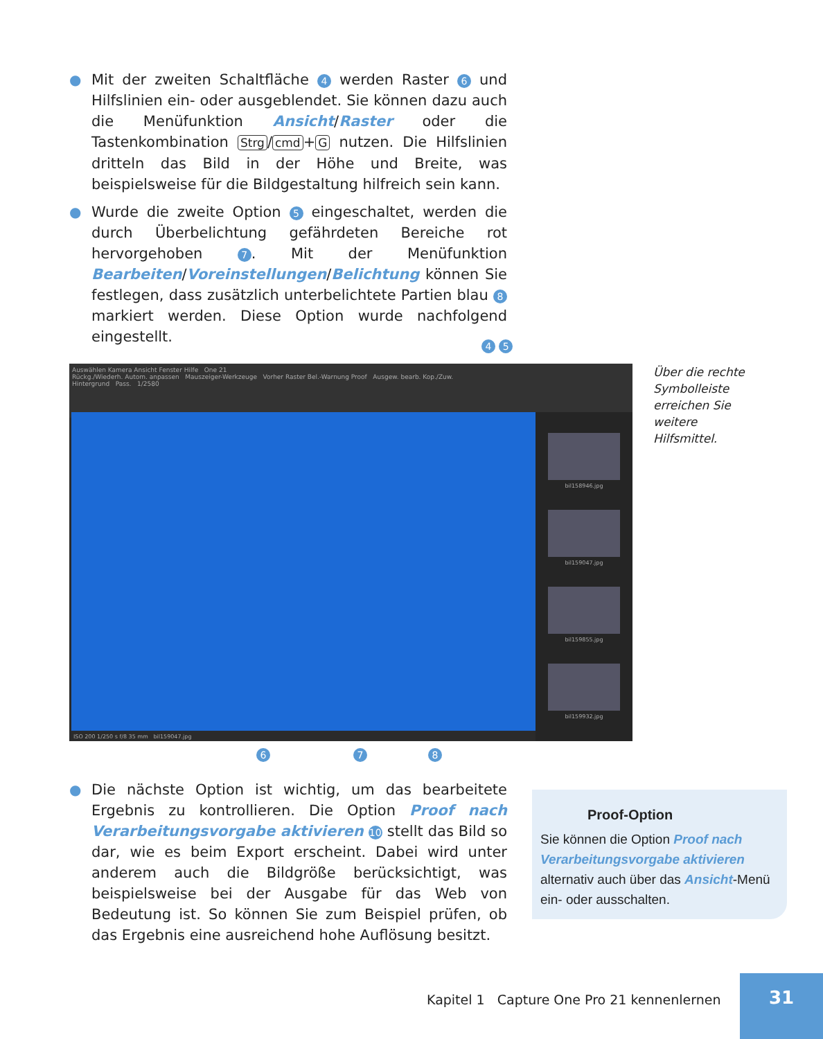● Mit der zweiten Schaltfläche 4 werden Raster 6 und Hilfslinien ein- oder ausgeblendet. Sie können dazu auch die Menüfunktion Ansicht/Raster oder die Tastenkombination Strg / cmd + G nutzen. Die Hilfslinien dritteln das Bild in der Höhe und Breite, was beispielsweise für die Bildgestaltung hilfreich sein kann.
● Wurde die zweite Option 5 eingeschaltet, werden die durch Überbelichtung gefährdeten Bereiche rot hervorgehoben 7. Mit der Menüfunktion Bearbeiten/Voreinstellungen/Belichtung können Sie festlegen, dass zusätzlich unterbelichtete Partien blau 8 markiert werden. Diese Option wurde nachfolgend eingestellt.
4 5
Auswählen Kamera Ansicht Fenster Hilfe One 21
Rückg./Wiederh. Autom. anpassen Mauszeiger-Werkzeuge Vorher Raster Bel.-Warnung Proof Ausgew. bearb. Kop./Zuw.
Hintergrund Pass. 1/2580
bil158946.jpg
bil159047.jpg
bil159855.jpg
bil159932.jpg
ISO 200 1/250 s f/8 35 mm bil159047.jpg
Über die rechte Symbolleiste erreichen Sie weitere Hilfsmittel.
6 7 8
● Die nächste Option ist wichtig, um das bearbeitete Ergebnis zu kontrollieren. Die Option Proof nach Verarbeitungsvorgabe aktivieren 10 stellt das Bild so dar, wie es beim Export erscheint. Dabei wird unter anderem auch die Bildgröße berücksichtigt, was beispielsweise bei der Ausgabe für das Web von Bedeutung ist. So können Sie zum Beispiel prüfen, ob das Ergebnis eine ausreichend hohe Auflösung besitzt.
Proof-Option
Sie können die Option Proof nach Verarbeitungsvorgabe aktivieren alternativ auch über das Ansicht-Menü ein- oder ausschalten.
Kapitel 1 Capture One Pro 21 kennenlernen
31